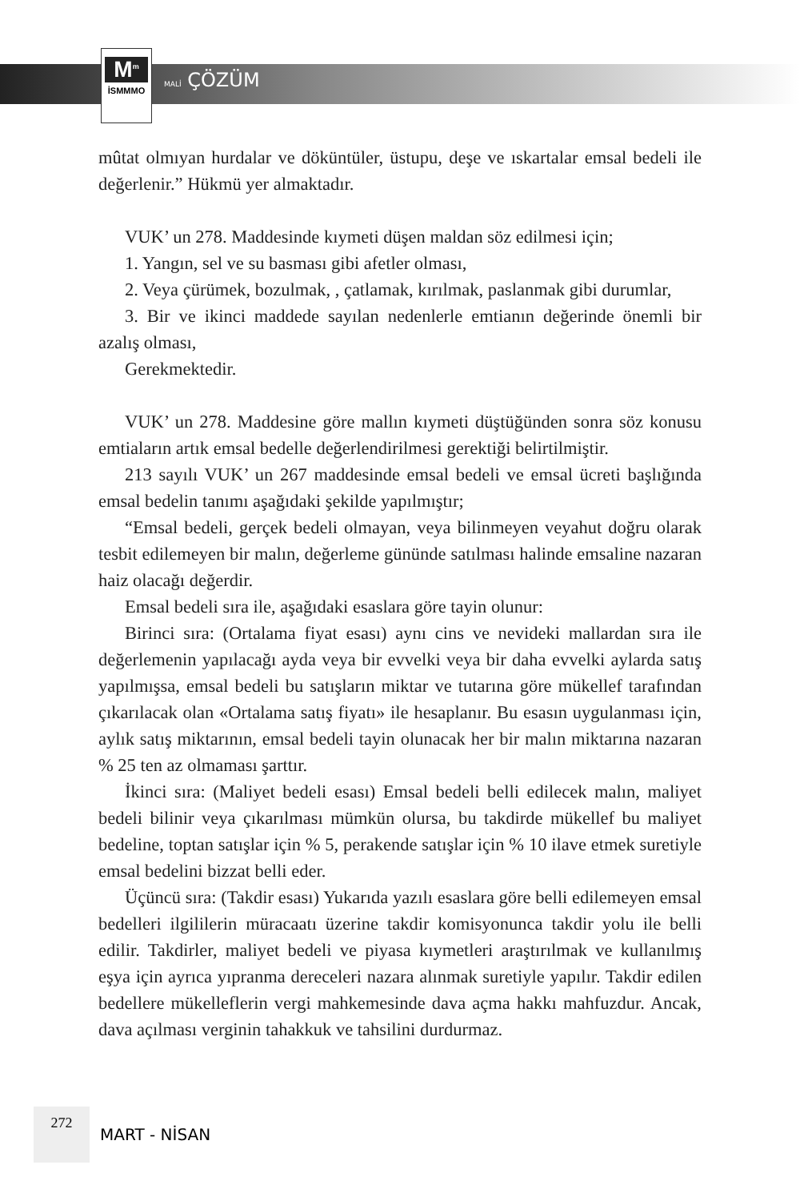M<sup>m</sup>
İSMMMO
MALİ ÇÖZÜM
mûtat olmıyan hurdalar ve döküntüler, üstupu, deşe ve ıskartalar emsal bedeli ile değerlenir.” Hükmü yer almaktadır.
VUK’ un 278. Maddesinde kıymeti düşen maldan söz edilmesi için;
1. Yangın, sel ve su basması gibi afetler olması,
2. Veya çürümek, bozulmak, , çatlamak, kırılmak, paslanmak gibi durumlar,
3. Bir ve ikinci maddede sayılan nedenlerle emtianın değerinde önemli bir azalış olması,
Gerekmektedir.
VUK’ un 278. Maddesine göre mallın kıymeti düştüğünden sonra söz konusu emtiaların artık emsal bedelle değerlendirilmesi gerektiği belirtilmiştir.
213 sayılı VUK’ un 267 maddesinde emsal bedeli ve emsal ücreti başlığında emsal bedelin tanımı aşağıdaki şekilde yapılmıştır;
“Emsal bedeli, gerçek bedeli olmayan, veya bilinmeyen veyahut doğru olarak tesbit edilemeyen bir malın, değerleme gününde satılması halinde emsaline nazaran haiz olacağı değerdir.
Emsal bedeli sıra ile, aşağıdaki esaslara göre tayin olunur:
Birinci sıra: (Ortalama fiyat esası) aynı cins ve nevideki mallardan sıra ile değerlemenin yapılacağı ayda veya bir evvelki veya bir daha evvelki aylarda satış yapılmışsa, emsal bedeli bu satışların miktar ve tutarına göre mükellef tarafından çıkarılacak olan «Ortalama satış fiyatı» ile hesaplanır. Bu esasın uygulanması için, aylık satış miktarının, emsal bedeli tayin olunacak her bir malın miktarına nazaran % 25 ten az olmaması şarttır.
İkinci sıra: (Maliyet bedeli esası) Emsal bedeli belli edilecek malın, maliyet bedeli bilinir veya çıkarılması mümkün olursa, bu takdirde mükellef bu maliyet bedeline, toptan satışlar için % 5, perakende satışlar için % 10 ilave etmek suretiyle emsal bedelini bizzat belli eder.
Üçüncü sıra: (Takdir esası) Yukarıda yazılı esaslara göre belli edilemeyen emsal bedelleri ilgililerin müracaatı üzerine takdir komisyonunca takdir yolu ile belli edilir. Takdirler, maliyet bedeli ve piyasa kıymetleri araştırılmak ve kullanılmış eşya için ayrıca yıpranma dereceleri nazara alınmak suretiyle yapılır. Takdir edilen bedellere mükelleflerin vergi mahkemesinde dava açma hakkı mahfuzdur. Ancak, dava açılması verginin tahakkuk ve tahsilini durdurmaz.
272
MART - NİSAN